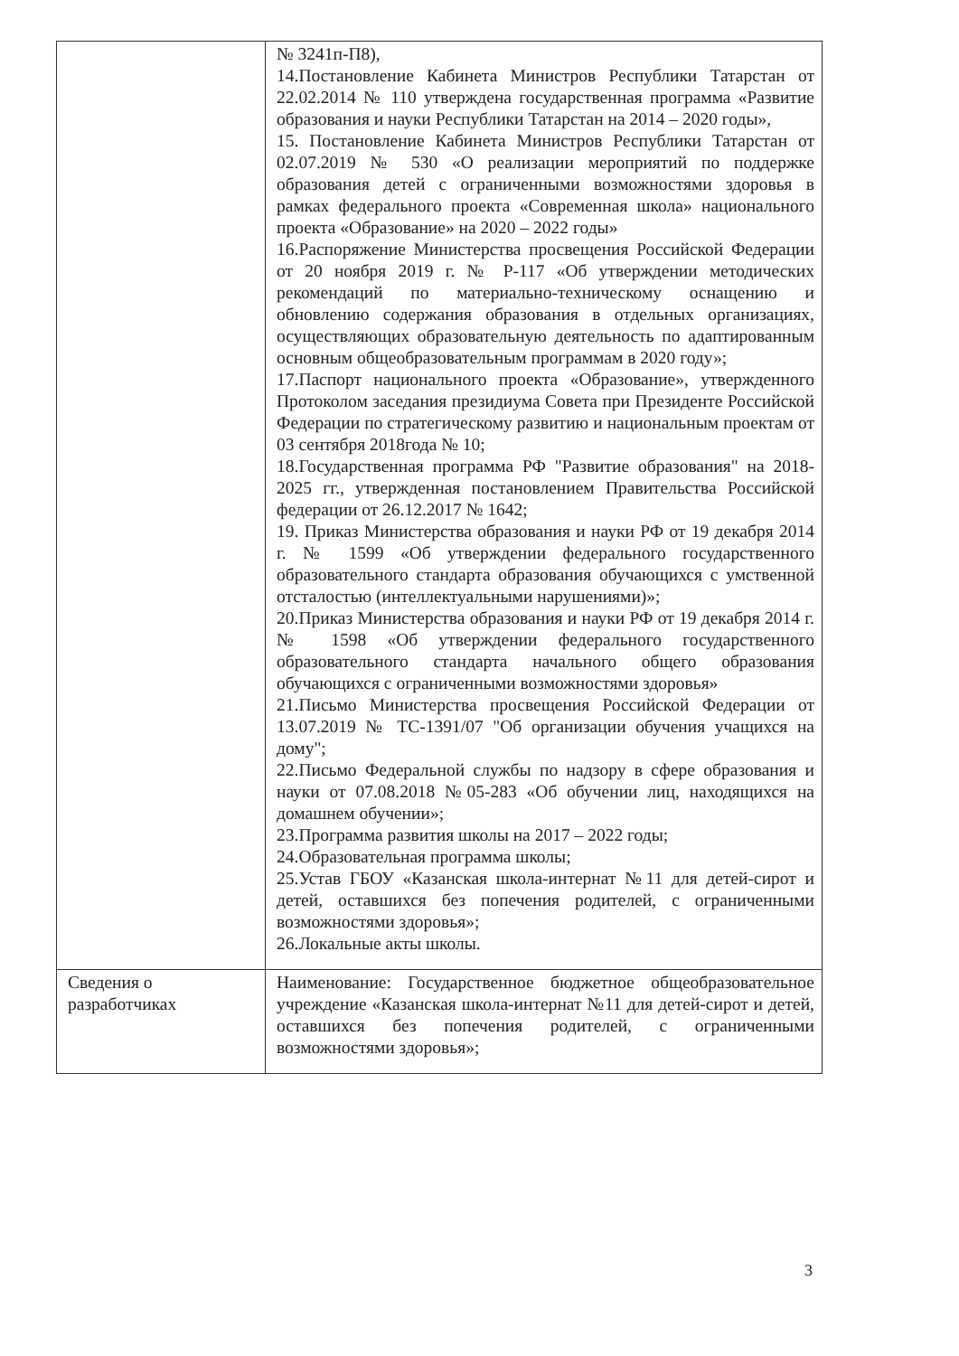| | № 3241п-П8), 14.Постановление Кабинета Министров Республики Татарстан от 22.02.2014 № 110 утверждена государственная программа «Развитие образования и науки Республики Татарстан на 2014 – 2020 годы», 15. Постановление Кабинета Министров Республики Татарстан от 02.07.2019 № 530 «О реализации мероприятий по поддержке образования детей с ограниченными возможностями здоровья в рамках федерального проекта «Современная школа» национального проекта «Образование» на 2020 – 2022 годы» 16.Распоряжение Министерства просвещения Российской Федерации от 20 ноября 2019 г. № Р-117 «Об утверждении методических рекомендаций по материально-техническому оснащению и обновлению содержания образования в отдельных организациях, осуществляющих образовательную деятельность по адаптированным основным общеобразовательным программам в 2020 году»; 17.Паспорт национального проекта «Образование», утвержденного Протоколом заседания президиума Совета при Президенте Российской Федерации по стратегическому развитию и национальным проектам от 03 сентября 2018года № 10; 18.Государственная программа РФ "Развитие образования" на 2018-2025 гг., утвержденная постановлением Правительства Российской федерации от 26.12.2017 № 1642; 19. Приказ Министерства образования и науки РФ от 19 декабря 2014 г. № 1599 «Об утверждении федерального государственного образовательного стандарта образования обучающихся с умственной отсталостью (интеллектуальными нарушениями)»; 20.Приказ Министерства образования и науки РФ от 19 декабря 2014 г. № 1598 «Об утверждении федерального государственного образовательного стандарта начального общего образования обучающихся с ограниченными возможностями здоровья» 21.Письмо Министерства просвещения Российской Федерации от 13.07.2019 № ТС-1391/07 "Об организации обучения учащихся на дому"; 22.Письмо Федеральной службы по надзору в сфере образования и науки от 07.08.2018 №05-283 «Об обучении лиц, находящихся на домашнем обучении»; 23.Программа развития школы на 2017 – 2022 годы; 24.Образовательная программа школы; 25.Устав ГБОУ «Казанская школа-интернат №11 для детей-сирот и детей, оставшихся без попечения родителей, с ограниченными возможностями здоровья»; 26.Локальные акты школы. |
| Сведения о разработчиках | Наименование: Государственное бюджетное общеобразовательное учреждение «Казанская школа-интернат №11 для детей-сирот и детей, оставшихся без попечения родителей, с ограниченными возможностями здоровья»; |
3